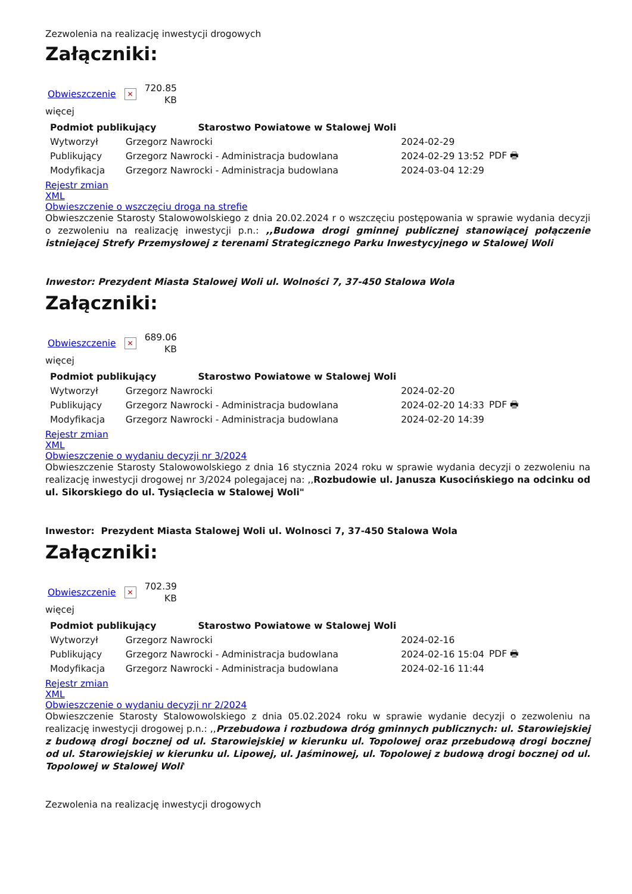Zezwolenia na realizację inwestycji drogowych
Załączniki:
Obwieszczenie ✕ 720.85
KB
więcej
| Podmiot publikujący Starostwo Powiatowe w Stalowej Woli | | | |
| Wytworzył | Grzegorz Nawrocki | 2024-02-29 | PDF 🖶 |
| Publikujący | Grzegorz Nawrocki - Administracja budowlana | 2024-02-29 13:52 | |
| Modyfikacja | Grzegorz Nawrocki - Administracja budowlana | 2024-03-04 12:29 | |
Rejestr zmian
XML
Obwieszczenie o wszczęciu droga na strefie
Obwieszczenie Starosty Stalowowolskiego z dnia 20.02.2024 r o wszczęciu postępowania w sprawie wydania decyzji o zezwoleniu na realizację inwestycji p.n.: ,,Budowa drogi gminnej publicznej stanowiącej połączenie istniejącej Strefy Przemysłowej z terenami Strategicznego Parku Inwestycyjnego w Stalowej Woli
Inwestor: Prezydent Miasta Stalowej Woli ul. Wolności 7, 37-450 Stalowa Wola
Załączniki:
Obwieszczenie ✕ 689.06
KB
więcej
| Podmiot publikujący Starostwo Powiatowe w Stalowej Woli | | | |
| Wytworzył | Grzegorz Nawrocki | 2024-02-20 | PDF 🖶 |
| Publikujący | Grzegorz Nawrocki - Administracja budowlana | 2024-02-20 14:33 | |
| Modyfikacja | Grzegorz Nawrocki - Administracja budowlana | 2024-02-20 14:39 | |
Rejestr zmian
XML
Obwieszczenie o wydaniu decyzji nr 3/2024
Obwieszczenie Starosty Stalowowolskiego z dnia 16 stycznia 2024 roku w sprawie wydania decyzji o zezwoleniu na realizację inwestycji drogowej nr 3/2024 polegajacej na: ,,Rozbudowie ul. Janusza Kusocińskiego na odcinku od ul. Sikorskiego do ul. Tysiąclecia w Stalowej Woli"
Inwestor: Prezydent Miasta Stalowej Woli ul. Wolnosci 7, 37-450 Stalowa Wola
Załączniki:
Obwieszczenie ✕ 702.39
KB
więcej
| Podmiot publikujący Starostwo Powiatowe w Stalowej Woli | | | |
| Wytworzył | Grzegorz Nawrocki | 2024-02-16 | PDF 🖶 |
| Publikujący | Grzegorz Nawrocki - Administracja budowlana | 2024-02-16 15:04 | |
| Modyfikacja | Grzegorz Nawrocki - Administracja budowlana | 2024-02-16 11:44 | |
Rejestr zmian
XML
Obwieszczenie o wydaniu decyzji nr 2/2024
Obwieszczenie Starosty Stalowowolskiego z dnia 05.02.2024 roku w sprawie wydanie decyzji o zezwoleniu na realizację inwestycji drogowej p.n.: ,,Przebudowa i rozbudowa dróg gminnych publicznych: ul. Starowiejskiej z budową drogi bocznej od ul. Starowiejskiej w kierunku ul. Topolowej oraz przebudową drogi bocznej od ul. Starowiejskiej w kierunku ul. Lipowej, ul. Jaśminowej, ul. Topolowej z budową drogi bocznej od ul. Topolowej w Stalowej Woli'
Zezwolenia na realizację inwestycji drogowych